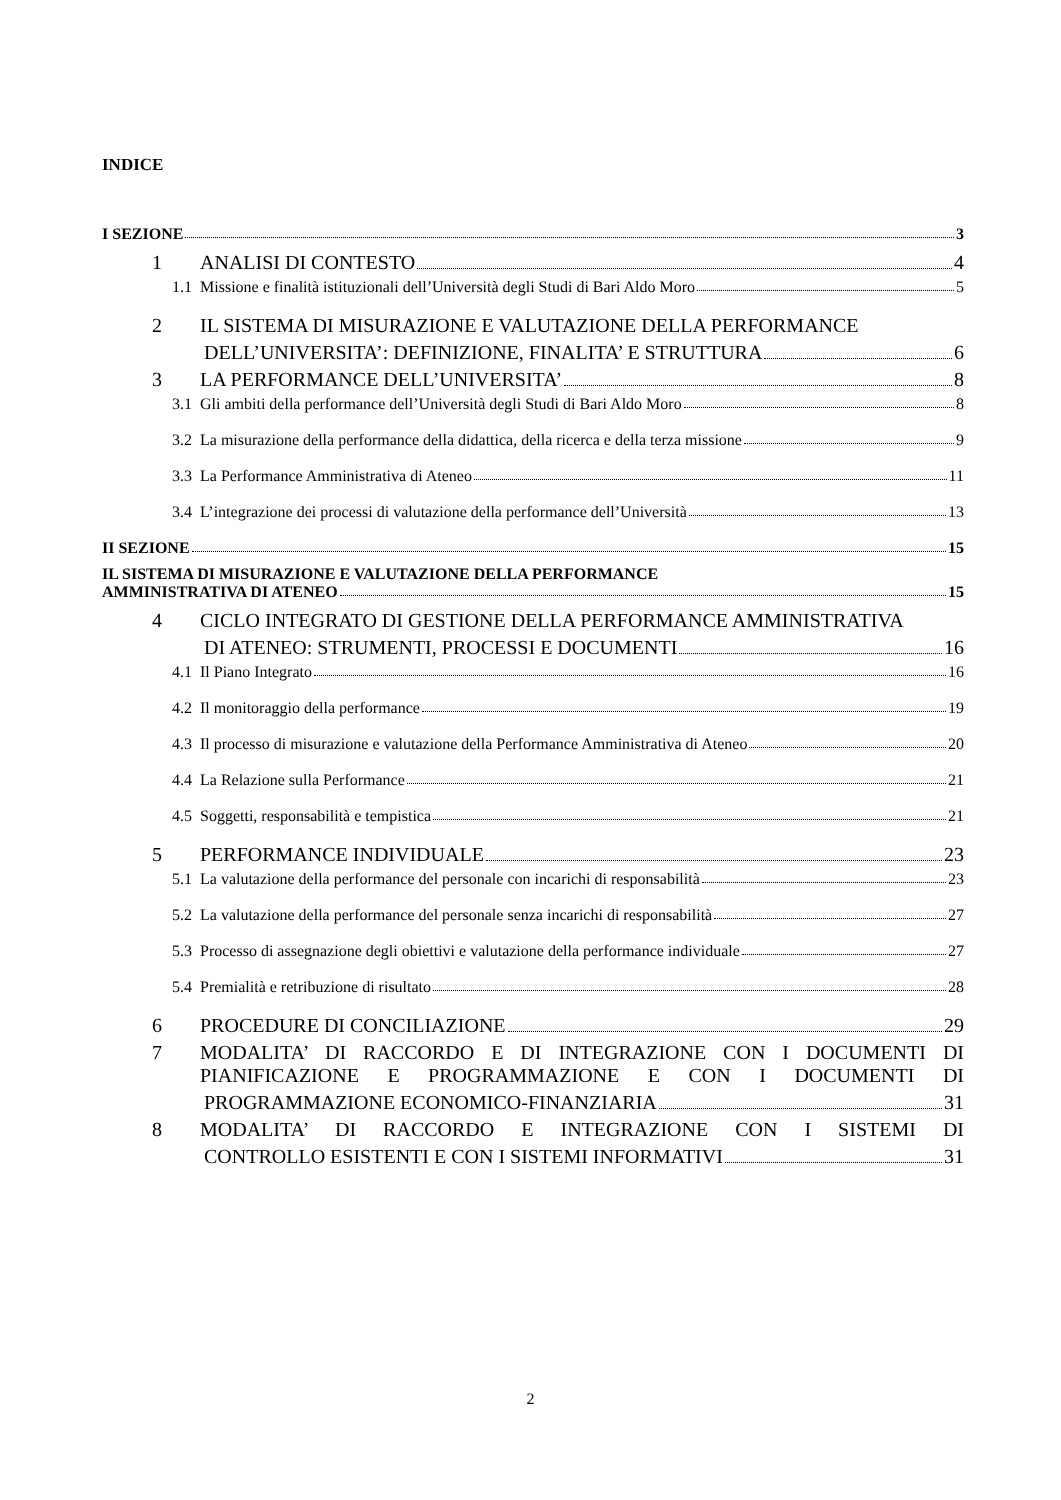INDICE
I SEZIONE 3
1 ANALISI DI CONTESTO 4
1.1 Missione e finalità istituzionali dell’Università degli Studi di Bari Aldo Moro 5
2 IL SISTEMA DI MISURAZIONE E VALUTAZIONE DELLA PERFORMANCE
DELL’UNIVERSITA’: DEFINIZIONE, FINALITA’ E STRUTTURA 6
3 LA PERFORMANCE DELL’UNIVERSITA’ 8
3.1 Gli ambiti della performance dell’Università degli Studi di Bari Aldo Moro 8
3.2 La misurazione della performance della didattica, della ricerca e della terza missione 9
3.3 La Performance Amministrativa di Ateneo 11
3.4 L’integrazione dei processi di valutazione della performance dell’Università 13
II SEZIONE 15
IL SISTEMA DI MISURAZIONE E VALUTAZIONE DELLA PERFORMANCE
AMMINISTRATIVA DI ATENEO 15
4 CICLO INTEGRATO DI GESTIONE DELLA PERFORMANCE AMMINISTRATIVA
DI ATENEO: STRUMENTI, PROCESSI E DOCUMENTI 16
4.1 Il Piano Integrato 16
4.2 Il monitoraggio della performance 19
4.3 Il processo di misurazione e valutazione della Performance Amministrativa di Ateneo 20
4.4 La Relazione sulla Performance 21
4.5 Soggetti, responsabilità e tempistica 21
5 PERFORMANCE INDIVIDUALE 23
5.1 La valutazione della performance del personale con incarichi di responsabilità 23
5.2 La valutazione della performance del personale senza incarichi di responsabilità 27
5.3 Processo di assegnazione degli obiettivi e valutazione della performance individuale 27
5.4 Premialità e retribuzione di risultato 28
6 PROCEDURE DI CONCILIAZIONE 29
7 MODALITA’ DI RACCORDO E DI INTEGRAZIONE CON I DOCUMENTI DI PIANIFICAZIONE E PROGRAMMAZIONE E CON I DOCUMENTI DI
PROGRAMMAZIONE ECONOMICO-FINANZIARIA 31
8 MODALITA’ DI RACCORDO E INTEGRAZIONE CON I SISTEMI DI
CONTROLLO ESISTENTI E CON I SISTEMI INFORMATIVI 31
2